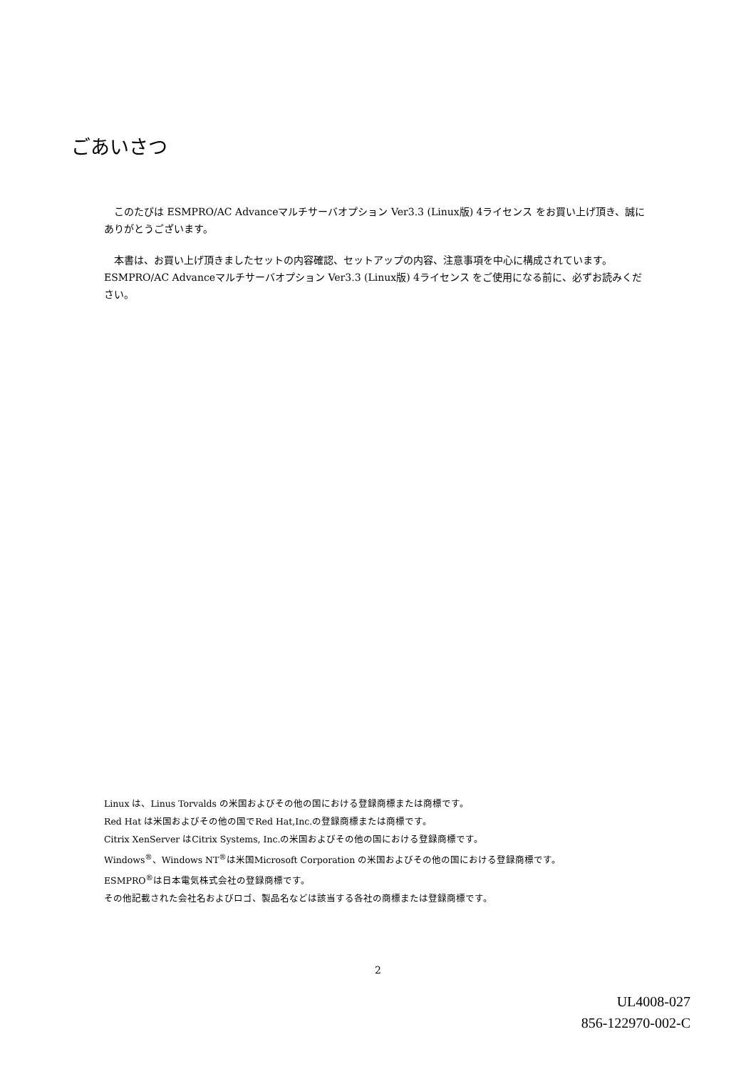ごあいさつ
このたびは ESMPRO/AC Advanceマルチサーバオプション Ver3.3 (Linux版) 4ライセンス をお買い上げ頂き、誠にありがとうございます。
本書は、お買い上げ頂きましたセットの内容確認、セットアップの内容、注意事項を中心に構成されています。 ESMPRO/AC Advanceマルチサーバオプション Ver3.3 (Linux版) 4ライセンス をご使用になる前に、必ずお読みください。
Linux は、Linus Torvalds の米国およびその他の国における登録商標または商標です。
Red Hat は米国およびその他の国でRed Hat,Inc.の登録商標または商標です。
Citrix XenServer はCitrix Systems, Inc.の米国およびその他の国における登録商標です。
Windows<sup>®</sup>、Windows NT<sup>®</sup>は米国Microsoft Corporation の米国およびその他の国における登録商標です。
ESMPRO<sup>®</sup>は日本電気株式会社の登録商標です。
その他記載された会社名およびロゴ、製品名などは該当する各社の商標または登録商標です。
2
UL4008-027
856-122970-002-C